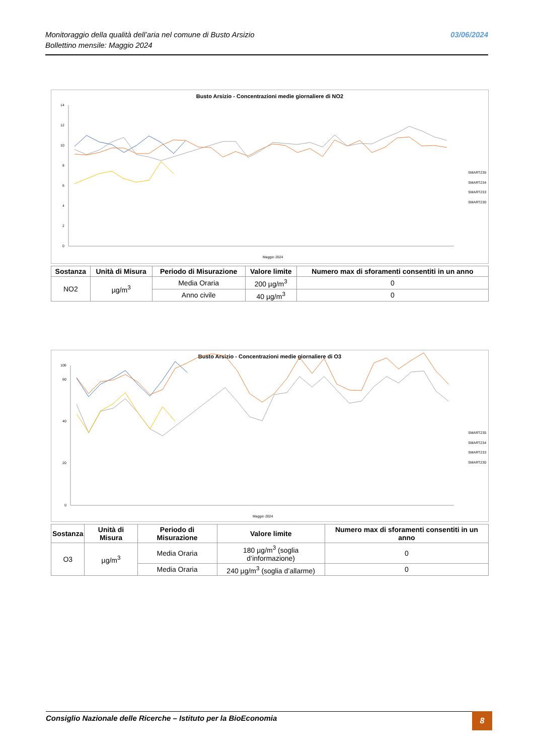Monitoraggio della qualità dell’aria nel comune di Busto Arsizio
Bollettino mensile: Maggio 2024
03/06/2024
Busto Arsizio - Concentrazioni medie giornaliere di NO2
0
2
4
6
8
10
12
14
Maggio 2024
SMART235
SMART234
SMART233
SMART230
| Sostanza | Unità di Misura | Periodo di Misurazione | Valore limite | Numero max di sforamenti consentiti in un anno |
| --- | --- | --- | --- | --- |
| NO2 | µg/m<sup>3</sup> | Media Oraria | 200 µg/m<sup>3</sup> | 0 |
| | | Anno civile | 40 µg/m<sup>3</sup> | 0 |
Busto Arsizio - Concentrazioni medie giornaliere di O3
0
20
40
60
100
Maggio 2024
SMART235
SMART234
SMART233
SMART230
| Sostanza | Unità di Misura | Periodo di Misurazione | Valore limite | Numero max di sforamenti consentiti in un anno |
| --- | --- | --- | --- | --- |
| O3 | µg/m<sup>3</sup> | Media Oraria | 180 µg/m<sup>3</sup> (soglia d’informazione) | 0 |
| | | Media Oraria | 240 µg/m<sup>3</sup> (soglia d’allarme) | 0 |
Consiglio Nazionale delle Ricerche – Istituto per la BioEconomia 8